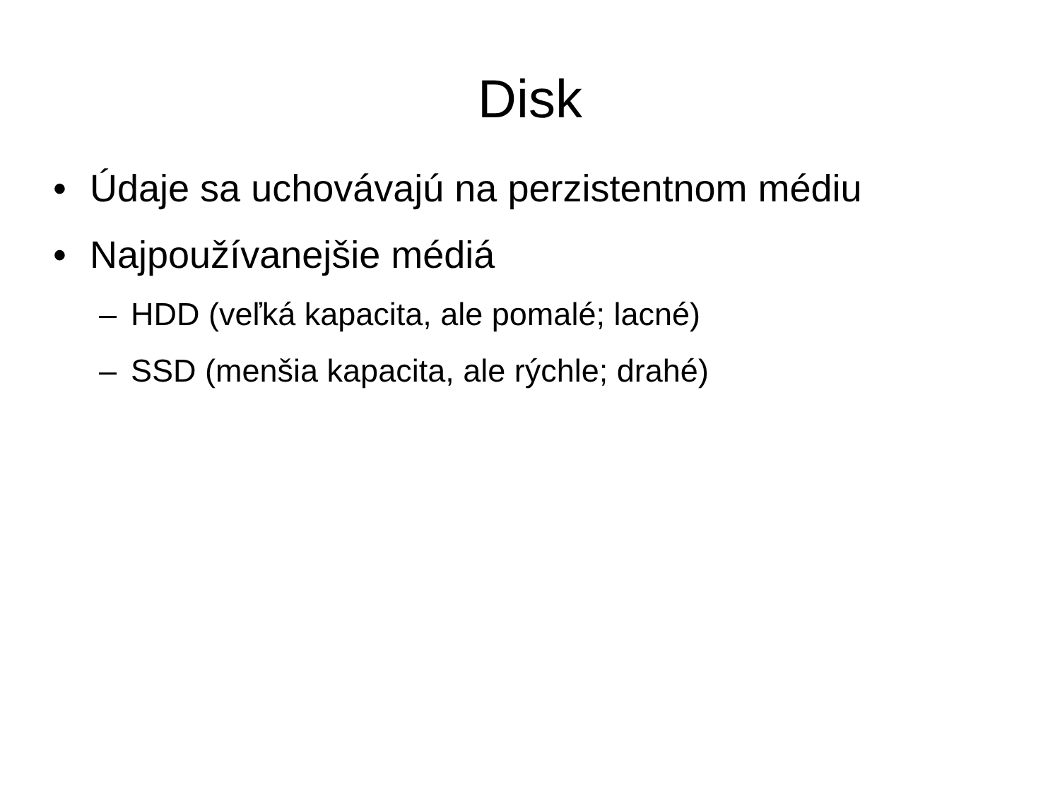Disk
• Údaje sa uchovávajú na perzistentnom médiu
• Najpoužívanejšie médiá
– HDD (veľká kapacita, ale pomalé; lacné)
– SSD (menšia kapacita, ale rýchle; drahé)